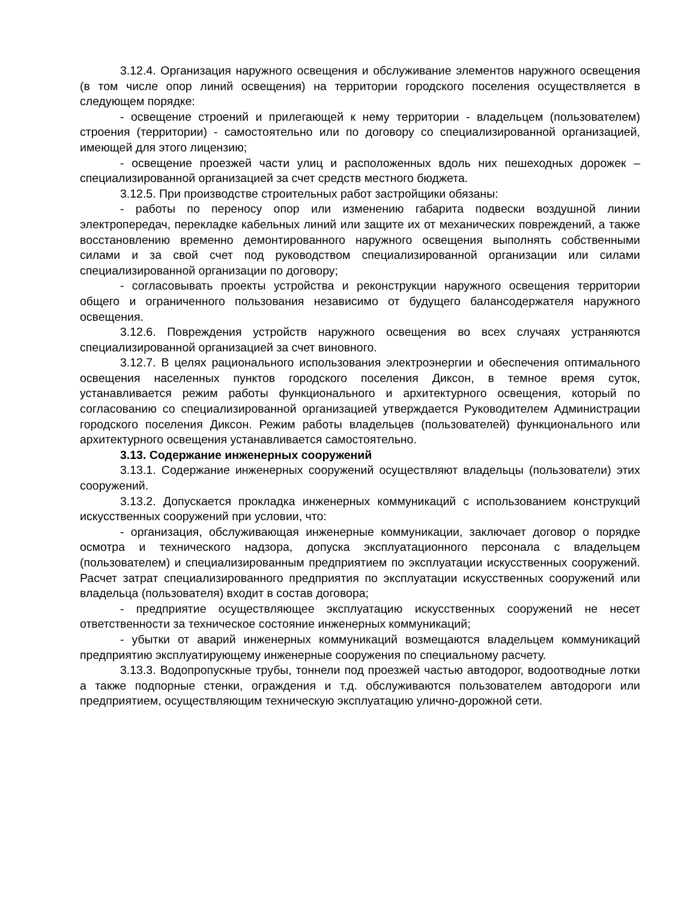3.12.4. Организация наружного освещения и обслуживание элементов наружного освещения (в том числе опор линий освещения) на территории городского поселения осуществляется в следующем порядке:
- освещение строений и прилегающей к нему территории - владельцем (пользователем) строения (территории) - самостоятельно или по договору со специализированной организацией, имеющей для этого лицензию;
- освещение проезжей части улиц и расположенных вдоль них пешеходных дорожек – специализированной организацией за счет средств местного бюджета.
3.12.5. При производстве строительных работ застройщики обязаны:
- работы по переносу опор или изменению габарита подвески воздушной линии электропередач, перекладке кабельных линий или защите их от механических повреждений, а также восстановлению временно демонтированного наружного освещения выполнять собственными силами и за свой счет под руководством специализированной организации или силами специализированной организации по договору;
- согласовывать проекты устройства и реконструкции наружного освещения территории общего и ограниченного пользования независимо от будущего балансодержателя наружного освещения.
3.12.6. Повреждения устройств наружного освещения во всех случаях устраняются специализированной организацией за счет виновного.
3.12.7. В целях рационального использования электроэнергии и обеспечения оптимального освещения населенных пунктов городского поселения Диксон, в темное время суток, устанавливается режим работы функционального и архитектурного освещения, который по согласованию со специализированной организацией утверждается Руководителем Администрации городского поселения Диксон. Режим работы владельцев (пользователей) функционального или архитектурного освещения устанавливается самостоятельно.
3.13. Содержание инженерных сооружений
3.13.1. Содержание инженерных сооружений осуществляют владельцы (пользователи) этих сооружений.
3.13.2. Допускается прокладка инженерных коммуникаций с использованием конструкций искусственных сооружений при условии, что:
- организация, обслуживающая инженерные коммуникации, заключает договор о порядке осмотра и технического надзора, допуска эксплуатационного персонала с владельцем (пользователем) и специализированным предприятием по эксплуатации искусственных сооружений. Расчет затрат специализированного предприятия по эксплуатации искусственных сооружений или владельца (пользователя) входит в состав договора;
- предприятие осуществляющее эксплуатацию искусственных сооружений не несет ответственности за техническое состояние инженерных коммуникаций;
- убытки от аварий инженерных коммуникаций возмещаются владельцем коммуникаций предприятию эксплуатирующему инженерные сооружения по специальному расчету.
3.13.3. Водопропускные трубы, тоннели под проезжей частью автодорог, водоотводные лотки а также подпорные стенки, ограждения и т.д. обслуживаются пользователем автодороги или предприятием, осуществляющим техническую эксплуатацию улично-дорожной сети.